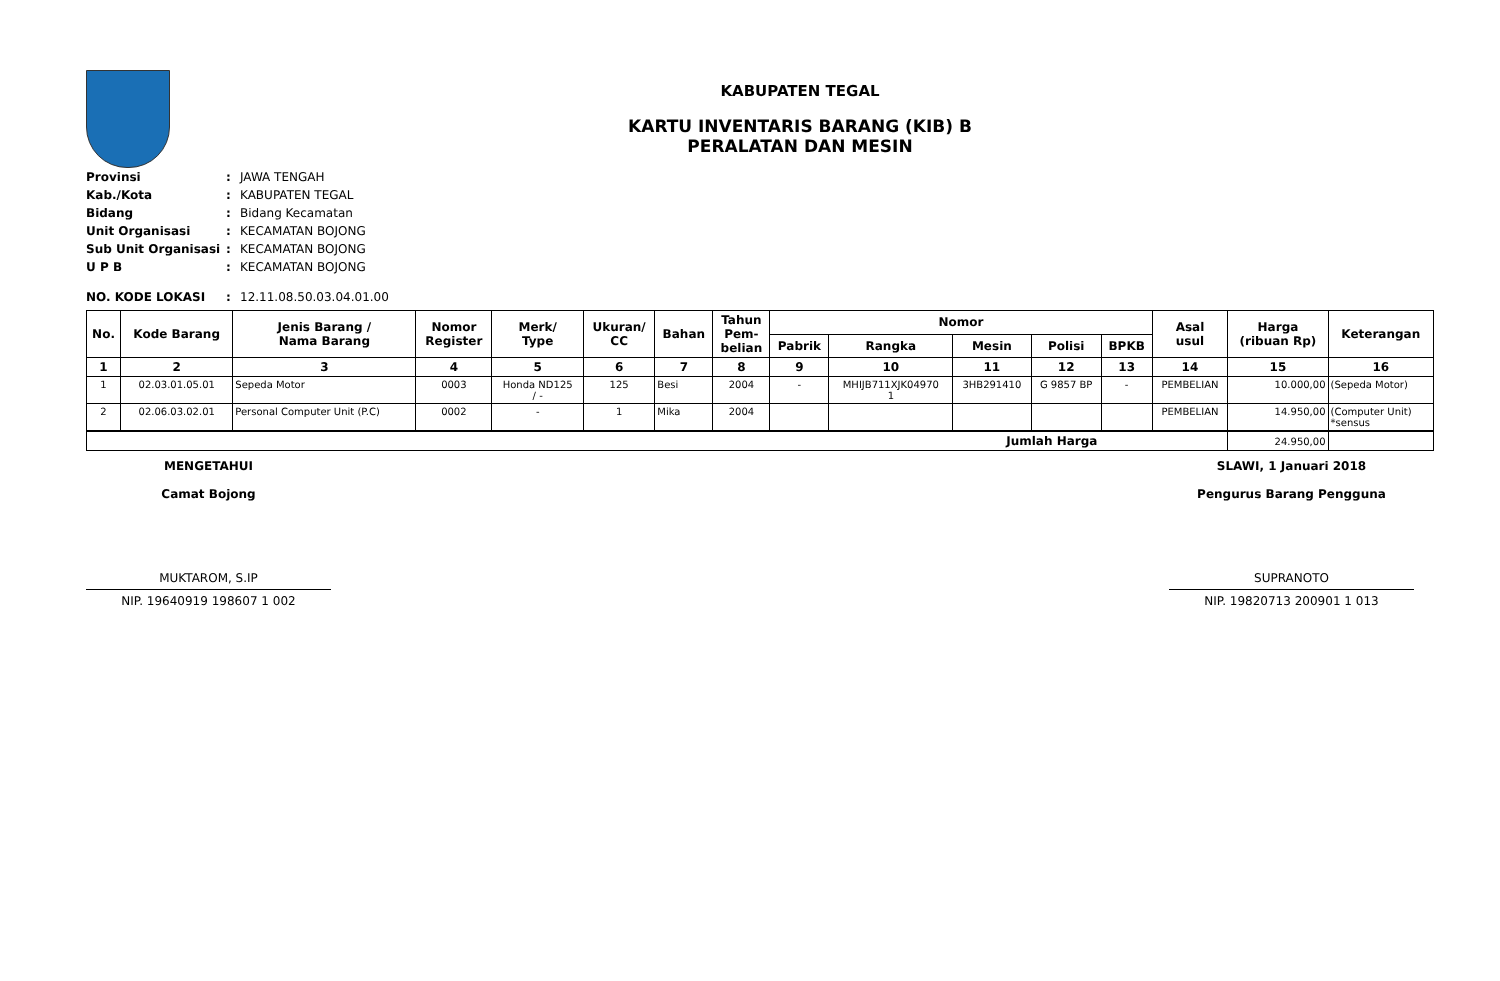KABUPATEN TEGAL
KARTU INVENTARIS BARANG (KIB) B
PERALATAN DAN MESIN
| Provinsi | : | JAWA TENGAH |
| Kab./Kota | : | KABUPATEN TEGAL |
| Bidang | : | Bidang Kecamatan |
| Unit Organisasi | : | KECAMATAN BOJONG |
| Sub Unit Organisasi | : | KECAMATAN BOJONG |
| U P B | : | KECAMATAN BOJONG |
| NO. KODE LOKASI | : | 12.11.08.50.03.04.01.00 |
| No. | Kode Barang | Jenis Barang / Nama Barang | Nomor Register | Merk/ Type | Ukuran/ CC | Bahan | Tahun Pem- belian | Nomor | | | | | Asal usul | Harga (ribuan Rp) | Keterangan |
| --- | --- | --- | --- | --- | --- | --- | --- | --- | --- | --- | --- | --- | --- | --- | --- |
| | | | | | | | | Pabrik | Rangka | Mesin | Polisi | BPKB | | | |
| 1 | 2 | 3 | 4 | 5 | 6 | 7 | 8 | 9 | 10 | 11 | 12 | 13 | 14 | 15 | 16 |
| 1 | 02.03.01.05.01 | Sepeda Motor | 0003 | Honda ND125 / - | 125 | Besi | 2004 | - | MHIJB711XJK04970 1 | 3HB291410 | G 9857 BP | - | PEMBELIAN | 10.000,00 | (Sepeda Motor) |
| 2 | 02.06.03.02.01 | Personal Computer Unit (P.C) | 0002 | - | 1 | Mika | 2004 | | | | | | PEMBELIAN | 14.950,00 | (Computer Unit) *sensus |
| Jumlah Harga | | | | | | | | | | | | | | 24.950,00 | |
MENGETAHUI
Camat Bojong
MUKTAROM, S.IP
NIP. 19640919 198607 1 002
SLAWI, 1 Januari 2018
Pengurus Barang Pengguna
SUPRANOTO
NIP. 19820713 200901 1 013